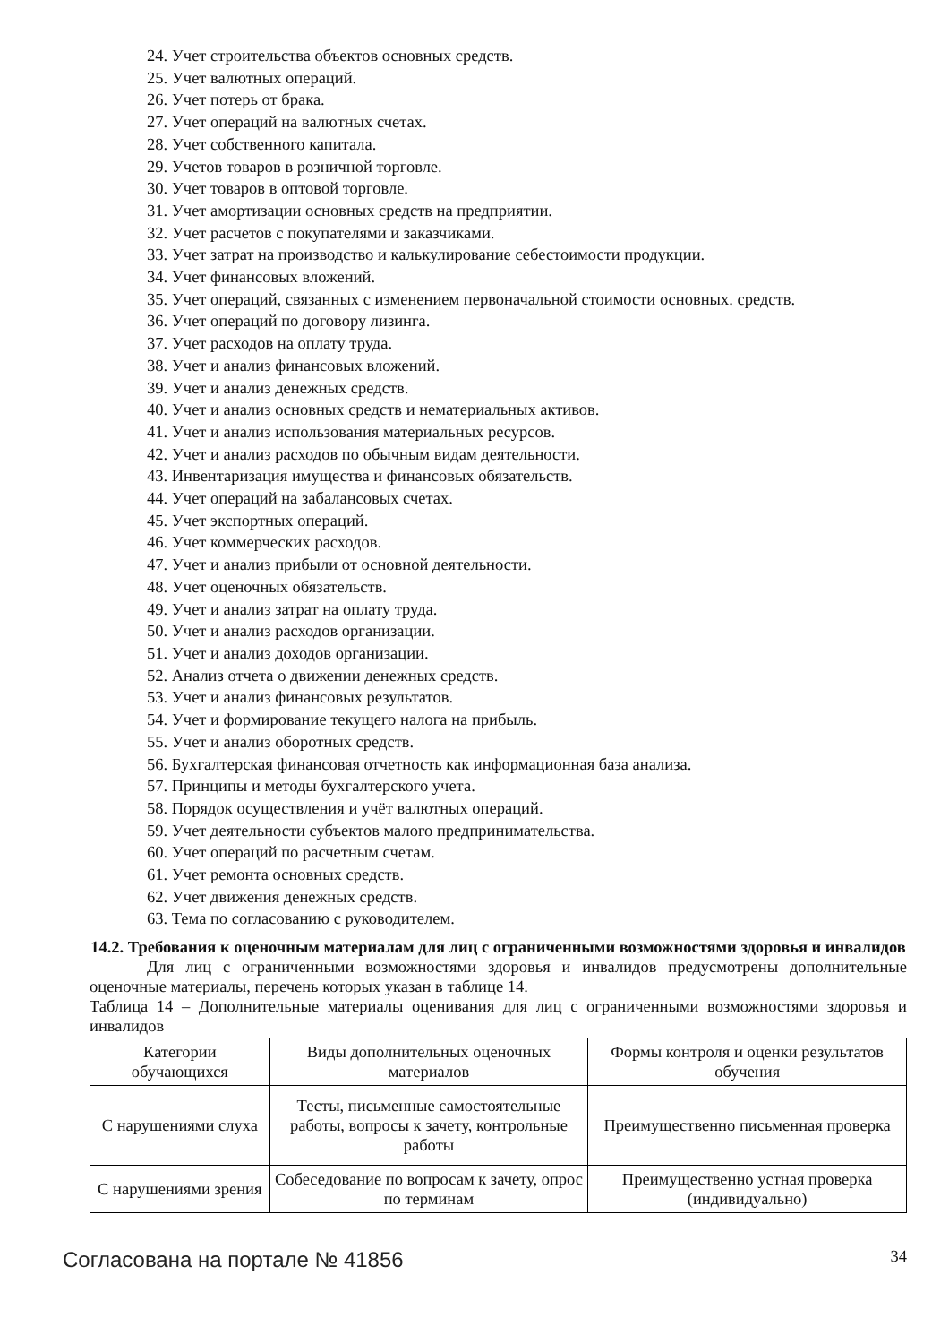24. Учет строительства объектов основных средств.
25. Учет валютных операций.
26. Учет потерь от брака.
27. Учет операций на валютных счетах.
28. Учет собственного капитала.
29. Учетов товаров в розничной торговле.
30. Учет товаров в оптовой торговле.
31. Учет амортизации основных средств на предприятии.
32. Учет расчетов с покупателями и заказчиками.
33. Учет затрат на производство и калькулирование себестоимости продукции.
34. Учет финансовых вложений.
35. Учет операций, связанных с изменением первоначальной стоимости основных. средств.
36. Учет операций по договору лизинга.
37. Учет расходов на оплату труда.
38. Учет и анализ финансовых вложений.
39. Учет и анализ денежных средств.
40. Учет и анализ основных средств и нематериальных активов.
41. Учет и анализ использования материальных ресурсов.
42. Учет и анализ расходов по обычным видам деятельности.
43. Инвентаризация имущества и финансовых обязательств.
44. Учет операций на забалансовых счетах.
45. Учет экспортных операций.
46. Учет коммерческих расходов.
47. Учет и анализ прибыли от основной деятельности.
48. Учет оценочных обязательств.
49. Учет и анализ затрат на оплату труда.
50. Учет и анализ расходов организации.
51. Учет и анализ доходов организации.
52. Анализ отчета о движении денежных средств.
53. Учет и анализ финансовых результатов.
54. Учет и формирование текущего налога на прибыль.
55. Учет и анализ оборотных средств.
56. Бухгалтерская финансовая отчетность как информационная база анализа.
57. Принципы и методы бухгалтерского учета.
58. Порядок осуществления и учёт валютных операций.
59. Учет деятельности субъектов малого предпринимательства.
60. Учет операций по расчетным счетам.
61. Учет ремонта основных средств.
62. Учет движения денежных средств.
63. Тема по согласованию с руководителем.
14.2. Требования к оценочным материалам для лиц с ограниченными возможностями здоровья и инвалидов
Для лиц с ограниченными возможностями здоровья и инвалидов предусмотрены дополнительные оценочные материалы, перечень которых указан в таблице 14.
Таблица 14 – Дополнительные материалы оценивания для лиц с ограниченными возможностями здоровья и инвалидов
| Категории обучающихся | Виды дополнительных оценочных материалов | Формы контроля и оценки результатов обучения |
| С нарушениями слуха | Тесты, письменные самостоятельные работы, вопросы к зачету, контрольные работы | Преимущественно письменная проверка |
| С нарушениями зрения | Собеседование по вопросам к зачету, опрос по терминам | Преимущественно устная проверка (индивидуально) |
Согласована на портале № 41856 34